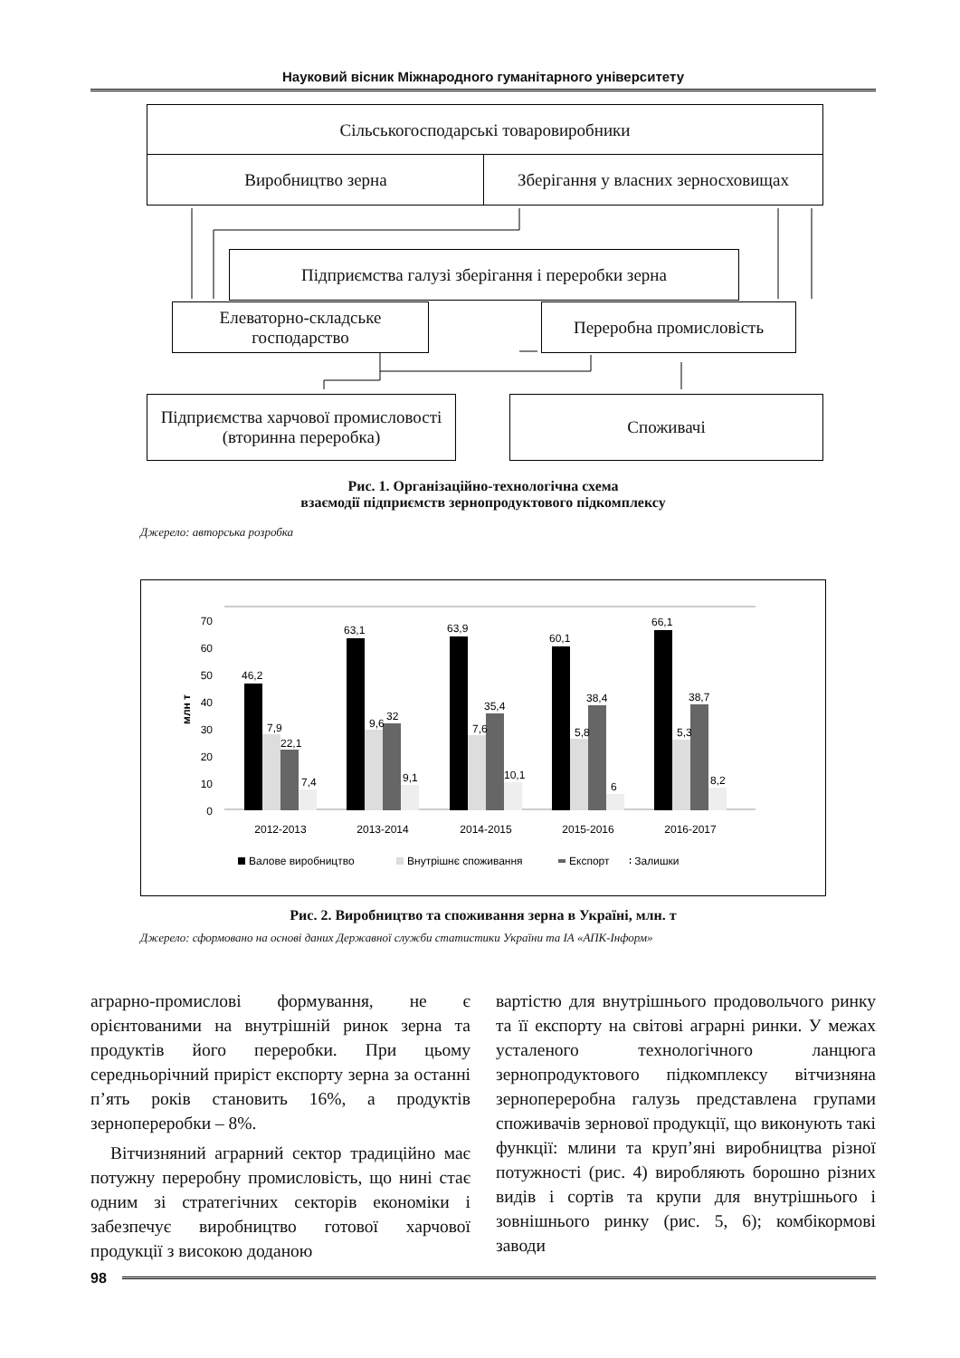Науковий вісник Міжнародного гуманітарного університету
Сільськогосподарські товаровиробники
Виробництво зерна
Зберігання у власних зерносховищах
Підприємства галузі зберігання і переробки зерна
Елеваторно-складське господарство
Переробна промисловість
Підприємства харчової промисловості (вторинна переробка)
Споживачі
Рис. 1. Організаційно-технологічна схема
взаємодії підприємств зернопродуктового підкомплексу
Джерело: авторська розробка
0
10
20
30
40
50
60
70
млн т
46,2
63,1
63,9
60,1
66,1
7,9
22,1
7,4
9,6
32
9,1
7,6
35,4
10,1
5,8
38,4
6
5,3
38,7
8,2
2012-2013
2013-2014
2014-2015
2015-2016
2016-2017
Валове виробництво
Внутрішнє споживання
Експорт
∶ Залишки
Рис. 2. Виробництво та споживання зерна в Україні, млн. т
Джерело: сформовано на основі даних Державної служби статистики України та ІА «АПК-Інформ»
аграрно-промислові формування, не є орієнтованими на внутрішній ринок зерна та продуктів його переробки. При цьому середньорічний приріст експорту зерна за останні п’ять років становить 16%, а продуктів зернопереробки – 8%.
Вітчизняний аграрний сектор традиційно має потужну переробну промисловість, що нині стає одним зі стратегічних секторів економіки і забезпечує виробництво готової харчової продукції з високою доданою
вартістю для внутрішнього продовольчого ринку та її експорту на світові аграрні ринки. У межах усталеного технологічного ланцюга зернопродуктового підкомплексу вітчизняна зернопереробна галузь представлена групами споживачів зернової продукції, що виконують такі функції: млини та круп’яні виробництва різної потужності (рис. 4) виробляють борошно різних видів і сортів та крупи для внутрішнього і зовнішнього ринку (рис. 5, 6); комбікормові заводи
98